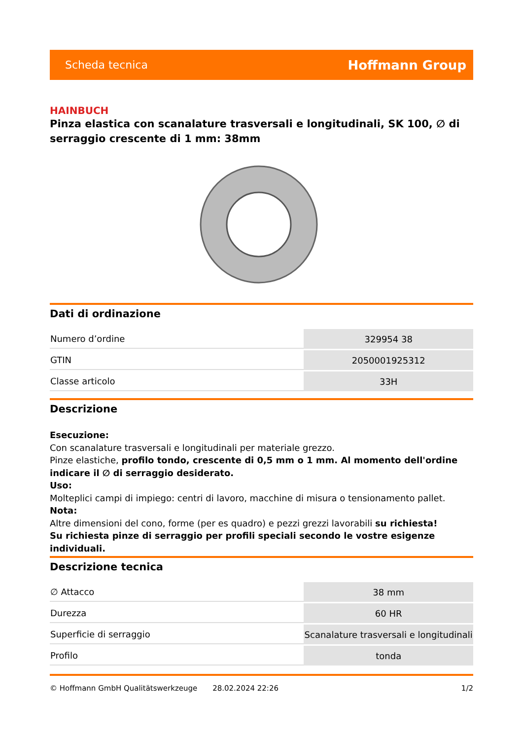Scheda tecnica Hoffmann Group
HAINBUCH
Pinza elastica con scanalature trasversali e longitudinali, SK 100, ∅ di serraggio crescente di 1 mm: 38mm
Dati di ordinazione
| Numero d’ordine | 329954 38 |
| GTIN | 2050001925312 |
| Classe articolo | 33H |
Descrizione
Esecuzione:
Con scanalature trasversali e longitudinali per materiale grezzo.
Pinze elastiche, profilo tondo, crescente di 0,5 mm o 1 mm. Al momento dell'ordine indicare il ∅ di serraggio desiderato.
Uso:
Molteplici campi di impiego: centri di lavoro, macchine di misura o tensionamento pallet.
Nota:
Altre dimensioni del cono, forme (per es quadro) e pezzi grezzi lavorabili su richiesta!
Su richiesta pinze di serraggio per profili speciali secondo le vostre esigenze individuali.
Descrizione tecnica
| ∅ Attacco | 38 mm |
| Durezza | 60 HR |
| Superficie di serraggio | Scanalature trasversali e longitudinali |
| Profilo | tonda |
© Hoffmann GmbH Qualitätswerkzeuge 28.02.2024 22:26 1/2